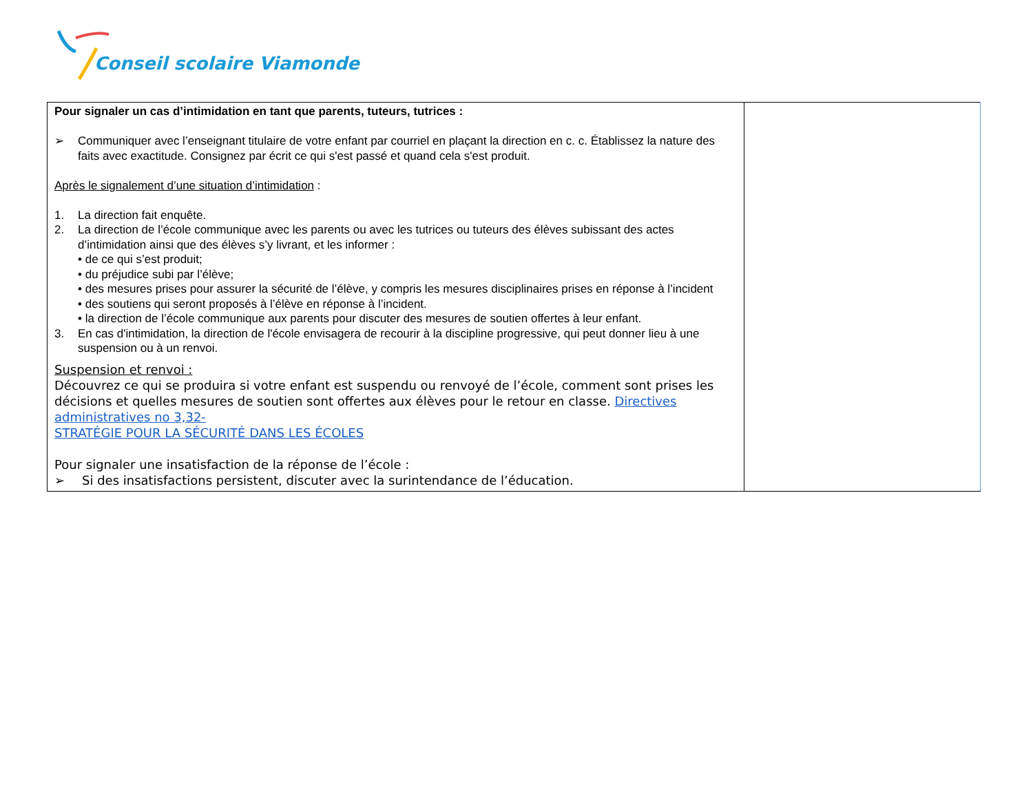Conseil scolaire Viamonde
| Pour signaler un cas d’intimidation en tant que parents, tuteurs, tutrices : ➢ Communiquer avec l’enseignant titulaire de votre enfant par courriel en plaçant la direction en c. c. Établissez la nature des faits avec exactitude. Consignez par écrit ce qui s'est passé et quand cela s'est produit. Après le signalement d’une situation d’intimidation : 1. La direction fait enquête. 2. La direction de l’école communique avec les parents ou avec les tutrices ou tuteurs des élèves subissant des actes d’intimidation ainsi que des élèves s’y livrant, et les informer : • de ce qui s’est produit; • du préjudice subi par l’élève; • des mesures prises pour assurer la sécurité de l’élève, y compris les mesures disciplinaires prises en réponse à l’incident • des soutiens qui seront proposés à l’élève en réponse à l’incident. • la direction de l’école communique aux parents pour discuter des mesures de soutien offertes à leur enfant. 3. En cas d'intimidation, la direction de l'école envisagera de recourir à la discipline progressive, qui peut donner lieu à une suspension ou à un renvoi. Suspension et renvoi : Découvrez ce qui se produira si votre enfant est suspendu ou renvoyé de l’école, comment sont prises les décisions et quelles mesures de soutien sont offertes aux élèves pour le retour en classe. Directives administratives no 3,32- STRATÉGIE POUR LA SÉCURITÉ DANS LES ÉCOLES Pour signaler une insatisfaction de la réponse de l’école : ➢ Si des insatisfactions persistent, discuter avec la surintendance de l’éducation. | |